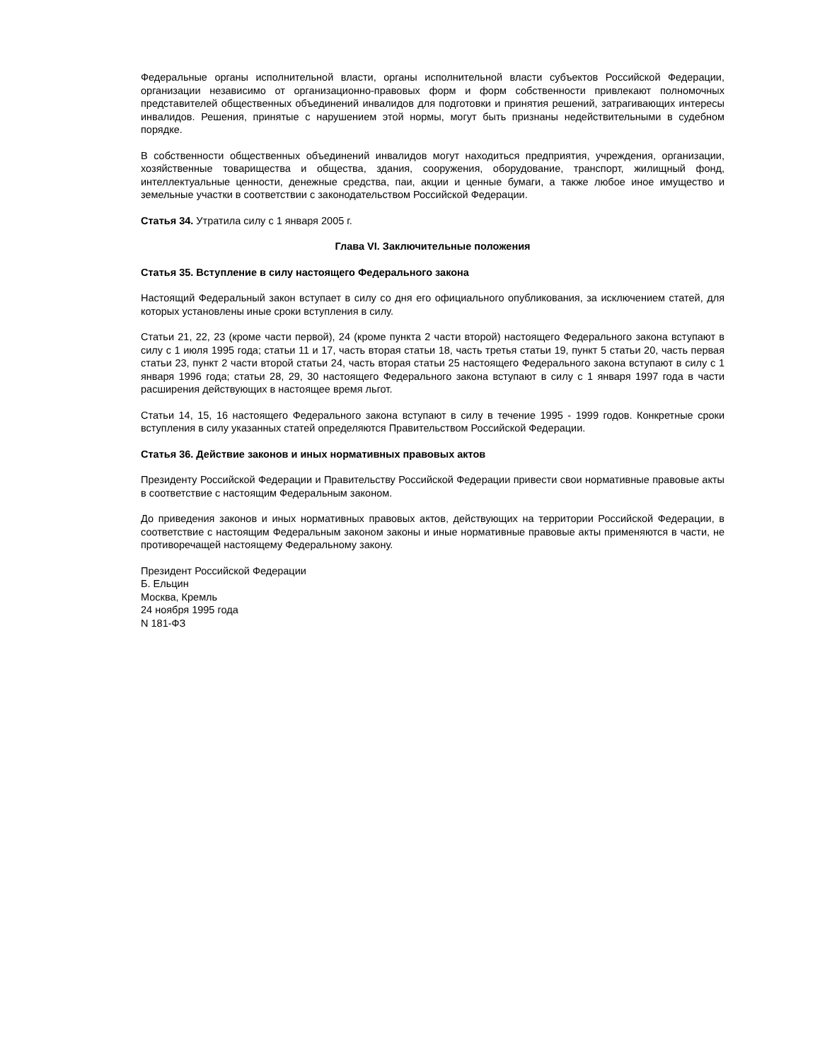Федеральные органы исполнительной власти, органы исполнительной власти субъектов Российской Федерации, организации независимо от организационно-правовых форм и форм собственности привлекают полномочных представителей общественных объединений инвалидов для подготовки и принятия решений, затрагивающих интересы инвалидов. Решения, принятые с нарушением этой нормы, могут быть признаны недействительными в судебном порядке.
В собственности общественных объединений инвалидов могут находиться предприятия, учреждения, организации, хозяйственные товарищества и общества, здания, сооружения, оборудование, транспорт, жилищный фонд, интеллектуальные ценности, денежные средства, паи, акции и ценные бумаги, а также любое иное имущество и земельные участки в соответствии с законодательством Российской Федерации.
Статья 34. Утратила силу с 1 января 2005 г.
Глава VI. Заключительные положения
Статья 35. Вступление в силу настоящего Федерального закона
Настоящий Федеральный закон вступает в силу со дня его официального опубликования, за исключением статей, для которых установлены иные сроки вступления в силу.
Статьи 21, 22, 23 (кроме части первой), 24 (кроме пункта 2 части второй) настоящего Федерального закона вступают в силу с 1 июля 1995 года; статьи 11 и 17, часть вторая статьи 18, часть третья статьи 19, пункт 5 статьи 20, часть первая статьи 23, пункт 2 части второй статьи 24, часть вторая статьи 25 настоящего Федерального закона вступают в силу с 1 января 1996 года; статьи 28, 29, 30 настоящего Федерального закона вступают в силу с 1 января 1997 года в части расширения действующих в настоящее время льгот.
Статьи 14, 15, 16 настоящего Федерального закона вступают в силу в течение 1995 - 1999 годов. Конкретные сроки вступления в силу указанных статей определяются Правительством Российской Федерации.
Статья 36. Действие законов и иных нормативных правовых актов
Президенту Российской Федерации и Правительству Российской Федерации привести свои нормативные правовые акты в соответствие с настоящим Федеральным законом.
До приведения законов и иных нормативных правовых актов, действующих на территории Российской Федерации, в соответствие с настоящим Федеральным законом законы и иные нормативные правовые акты применяются в части, не противоречащей настоящему Федеральному закону.
Президент Российской Федерации
Б. Ельцин
Москва, Кремль
24 ноября 1995 года
N 181-ФЗ